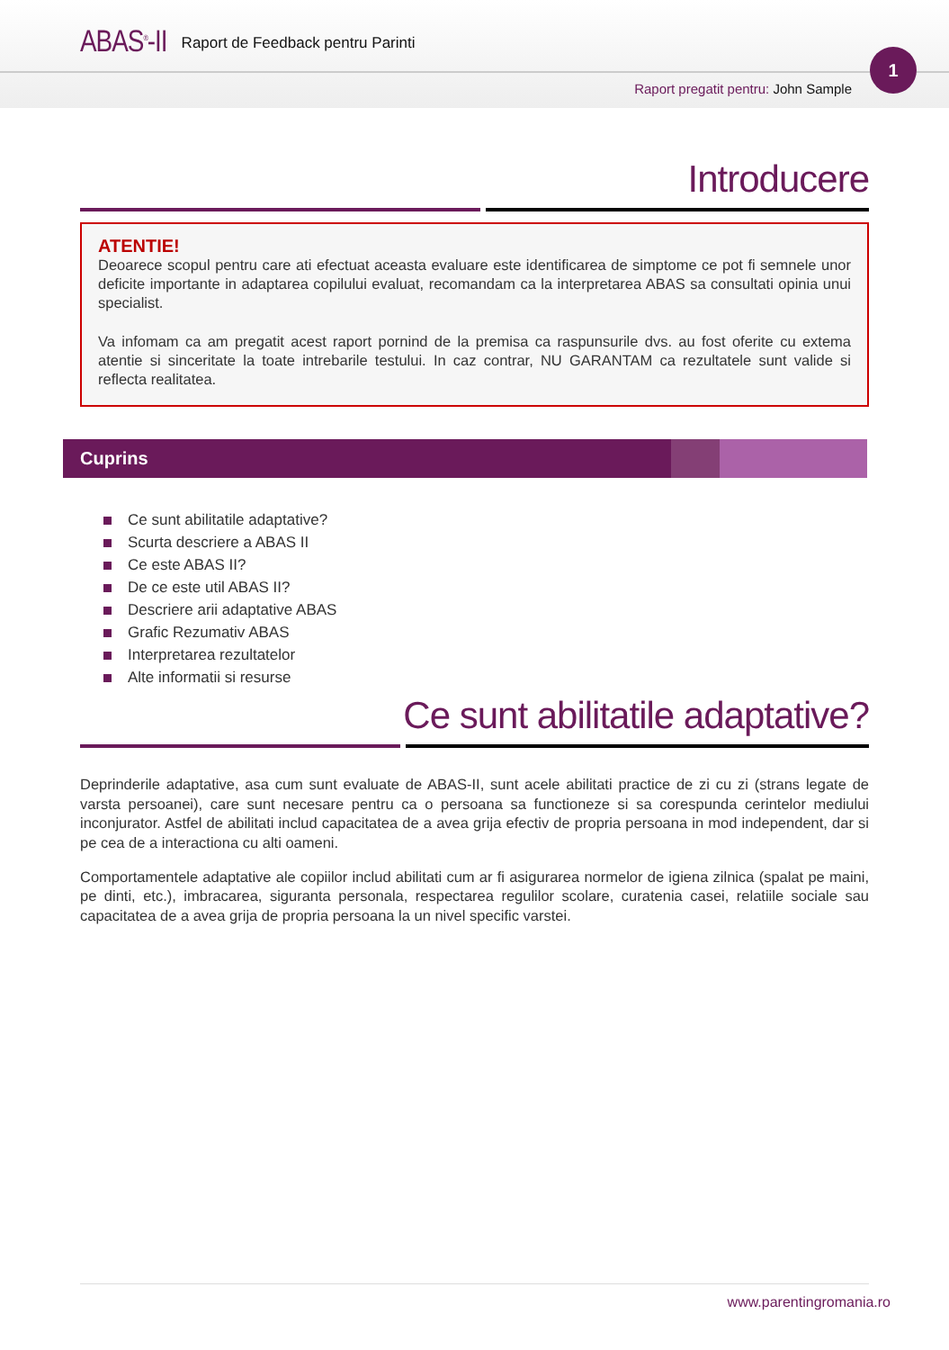ABAS<sup>®</sup>-II Raport de Feedback pentru Parinti
Raport pregatit pentru: John Sample
1
Introducere
ATENTIE!
Deoarece scopul pentru care ati efectuat aceasta evaluare este identificarea de simptome ce pot fi semnele unor deficite importante in adaptarea copilului evaluat, recomandam ca la interpretarea ABAS sa consultati opinia unui specialist.
Va infomam ca am pregatit acest raport pornind de la premisa ca raspunsurile dvs. au fost oferite cu extema atentie si sinceritate la toate intrebarile testului. In caz contrar, NU GARANTAM ca rezultatele sunt valide si reflecta realitatea.
Cuprins
Ce sunt abilitatile adaptative?
Scurta descriere a ABAS II
Ce este ABAS II?
De ce este util ABAS II?
Descriere arii adaptative ABAS
Grafic Rezumativ ABAS
Interpretarea rezultatelor
Alte informatii si resurse
Ce sunt abilitatile adaptative?
Deprinderile adaptative, asa cum sunt evaluate de ABAS-II, sunt acele abilitati practice de zi cu zi (strans legate de varsta persoanei), care sunt necesare pentru ca o persoana sa functioneze si sa corespunda cerintelor mediului inconjurator. Astfel de abilitati includ capacitatea de a avea grija efectiv de propria persoana in mod independent, dar si pe cea de a interactiona cu alti oameni.
Comportamentele adaptative ale copiilor includ abilitati cum ar fi asigurarea normelor de igiena zilnica (spalat pe maini, pe dinti, etc.), imbracarea, siguranta personala, respectarea regulilor scolare, curatenia casei, relatiile sociale sau capacitatea de a avea grija de propria persoana la un nivel specific varstei.
www.parentingromania.ro